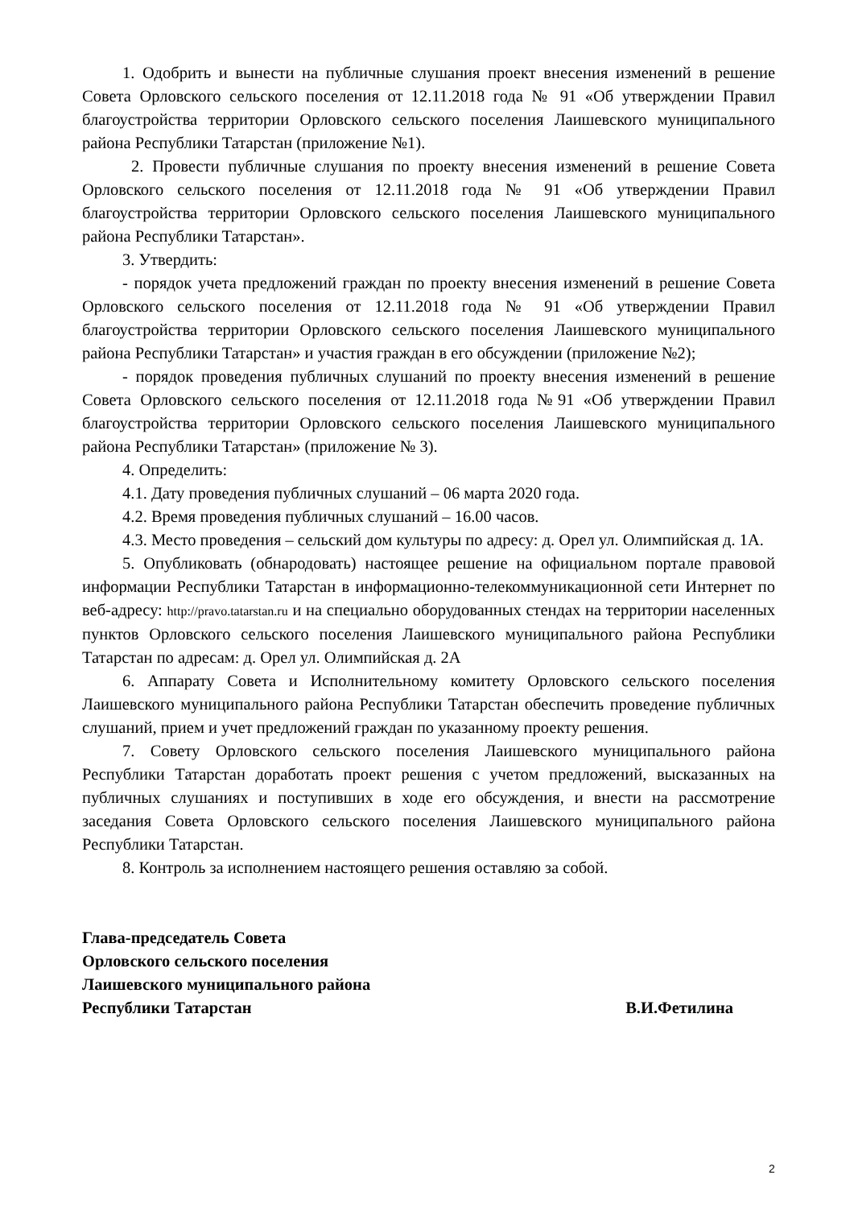1. Одобрить и вынести на публичные слушания проект внесения изменений в решение Совета Орловского сельского поселения от 12.11.2018 года № 91 «Об утверждении Правил благоустройства территории Орловского сельского поселения Лаишевского муниципального района Республики Татарстан (приложение №1).
2. Провести публичные слушания по проекту внесения изменений в решение Совета Орловского сельского поселения от 12.11.2018 года № 91 «Об утверждении Правил благоустройства территории Орловского сельского поселения Лаишевского муниципального района Республики Татарстан».
3. Утвердить:
- порядок учета предложений граждан по проекту внесения изменений в решение Совета Орловского сельского поселения от 12.11.2018 года № 91 «Об утверждении Правил благоустройства территории Орловского сельского поселения Лаишевского муниципального района Республики Татарстан» и участия граждан в его обсуждении (приложение №2);
- порядок проведения публичных слушаний по проекту внесения изменений в решение Совета Орловского сельского поселения от 12.11.2018 года №91 «Об утверждении Правил благоустройства территории Орловского сельского поселения Лаишевского муниципального района Республики Татарстан» (приложение № 3).
4. Определить:
4.1. Дату проведения публичных слушаний – 06 марта 2020 года.
4.2. Время проведения публичных слушаний – 16.00 часов.
4.3. Место проведения – сельский дом культуры по адресу: д. Орел ул. Олимпийская д. 1А.
5. Опубликовать (обнародовать) настоящее решение на официальном портале правовой информации Республики Татарстан в информационно-телекоммуникационной сети Интернет по веб-адресу: http://pravo.tatarstan.ru и на специально оборудованных стендах на территории населенных пунктов Орловского сельского поселения Лаишевского муниципального района Республики Татарстан по адресам: д. Орел ул. Олимпийская д. 2А
6. Аппарату Совета и Исполнительному комитету Орловского сельского поселения Лаишевского муниципального района Республики Татарстан обеспечить проведение публичных слушаний, прием и учет предложений граждан по указанному проекту решения.
7. Совету Орловского сельского поселения Лаишевского муниципального района Республики Татарстан доработать проект решения с учетом предложений, высказанных на публичных слушаниях и поступивших в ходе его обсуждения, и внести на рассмотрение заседания Совета Орловского сельского поселения Лаишевского муниципального района Республики Татарстан.
8. Контроль за исполнением настоящего решения оставляю за собой.
Глава-председатель Совета
Орловского сельского поселения
Лаишевского муниципального района
Республики Татарстан В.И.Фетилина
2